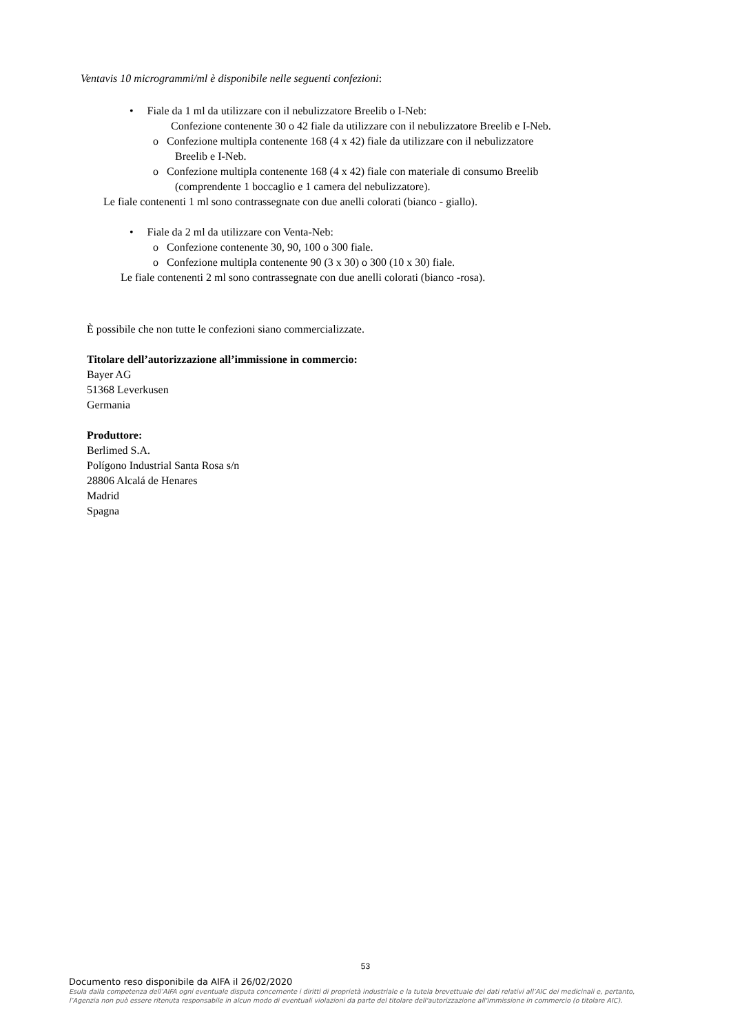Ventavis 10 microgrammi/ml è disponibile nelle seguenti confezioni:
• Fiale da 1 ml da utilizzare con il nebulizzatore Breelib o I-Neb:
Confezione contenente 30 o 42 fiale da utilizzare con il nebulizzatore Breelib e I-Neb.
o Confezione multipla contenente 168 (4 x 42) fiale da utilizzare con il nebulizzatore
Breelib e I-Neb.
o Confezione multipla contenente 168 (4 x 42) fiale con materiale di consumo Breelib
(comprendente 1 boccaglio e 1 camera del nebulizzatore).
Le fiale contenenti 1 ml sono contrassegnate con due anelli colorati (bianco - giallo).
• Fiale da 2 ml da utilizzare con Venta-Neb:
o Confezione contenente 30, 90, 100 o 300 fiale.
o Confezione multipla contenente 90 (3 x 30) o 300 (10 x 30) fiale.
Le fiale contenenti 2 ml sono contrassegnate con due anelli colorati (bianco -rosa).
È possibile che non tutte le confezioni siano commercializzate.
Titolare dell’autorizzazione all’immissione in commercio:
Bayer AG
51368 Leverkusen
Germania
Produttore:
Berlimed S.A.
Polígono Industrial Santa Rosa s/n
28806 Alcalá de Henares
Madrid
Spagna
53
Documento reso disponibile da AIFA il 26/02/2020
Esula dalla competenza dell’AIFA ogni eventuale disputa concernente i diritti di proprietà industriale e la tutela brevettuale dei dati relativi all’AIC dei medicinali e, pertanto, l’Agenzia non può essere ritenuta responsabile in alcun modo di eventuali violazioni da parte del titolare dell'autorizzazione all'immissione in commercio (o titolare AIC).